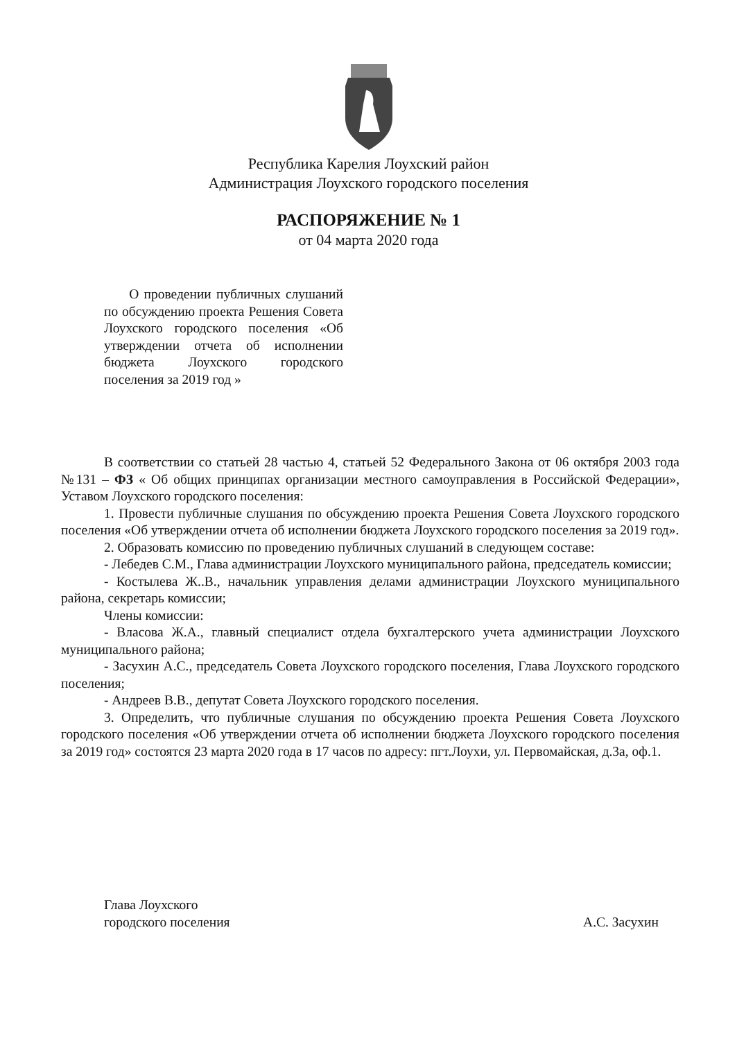Республика Карелия Лоухский район
Администрация Лоухского городского поселения
РАСПОРЯЖЕНИЕ № 1
от 04 марта 2020 года
О проведении публичных слушаний по обсуждению проекта Решения Совета Лоухского городского поселения «Об утверждении отчета об исполнении бюджета Лоухского городского поселения за 2019 год »
В соответствии со статьей 28 частью 4, статьей 52 Федерального Закона от 06 октября 2003 года №131 – ФЗ « Об общих принципах организации местного самоуправления в Российской Федерации», Уставом Лоухского городского поселения:
1. Провести публичные слушания по обсуждению проекта Решения Совета Лоухского городского поселения «Об утверждении отчета об исполнении бюджета Лоухского городского поселения за 2019 год».
2. Образовать комиссию по проведению публичных слушаний в следующем составе:
- Лебедев С.М., Глава администрации Лоухского муниципального района, председатель комиссии;
- Костылева Ж..В., начальник управления делами администрации Лоухского муниципального района, секретарь комиссии;
Члены комиссии:
- Власова Ж.А., главный специалист отдела бухгалтерского учета администрации Лоухского муниципального района;
- Засухин А.С., председатель Совета Лоухского городского поселения, Глава Лоухского городского поселения;
- Андреев В.В., депутат Совета Лоухского городского поселения.
3. Определить, что публичные слушания по обсуждению проекта Решения Совета Лоухского городского поселения «Об утверждении отчета об исполнении бюджета Лоухского городского поселения за 2019 год» состоятся 23 марта 2020 года в 17 часов по адресу: пгт.Лоухи, ул. Первомайская, д.3а, оф.1.
Глава Лоухского
городского поселения
А.С. Засухин